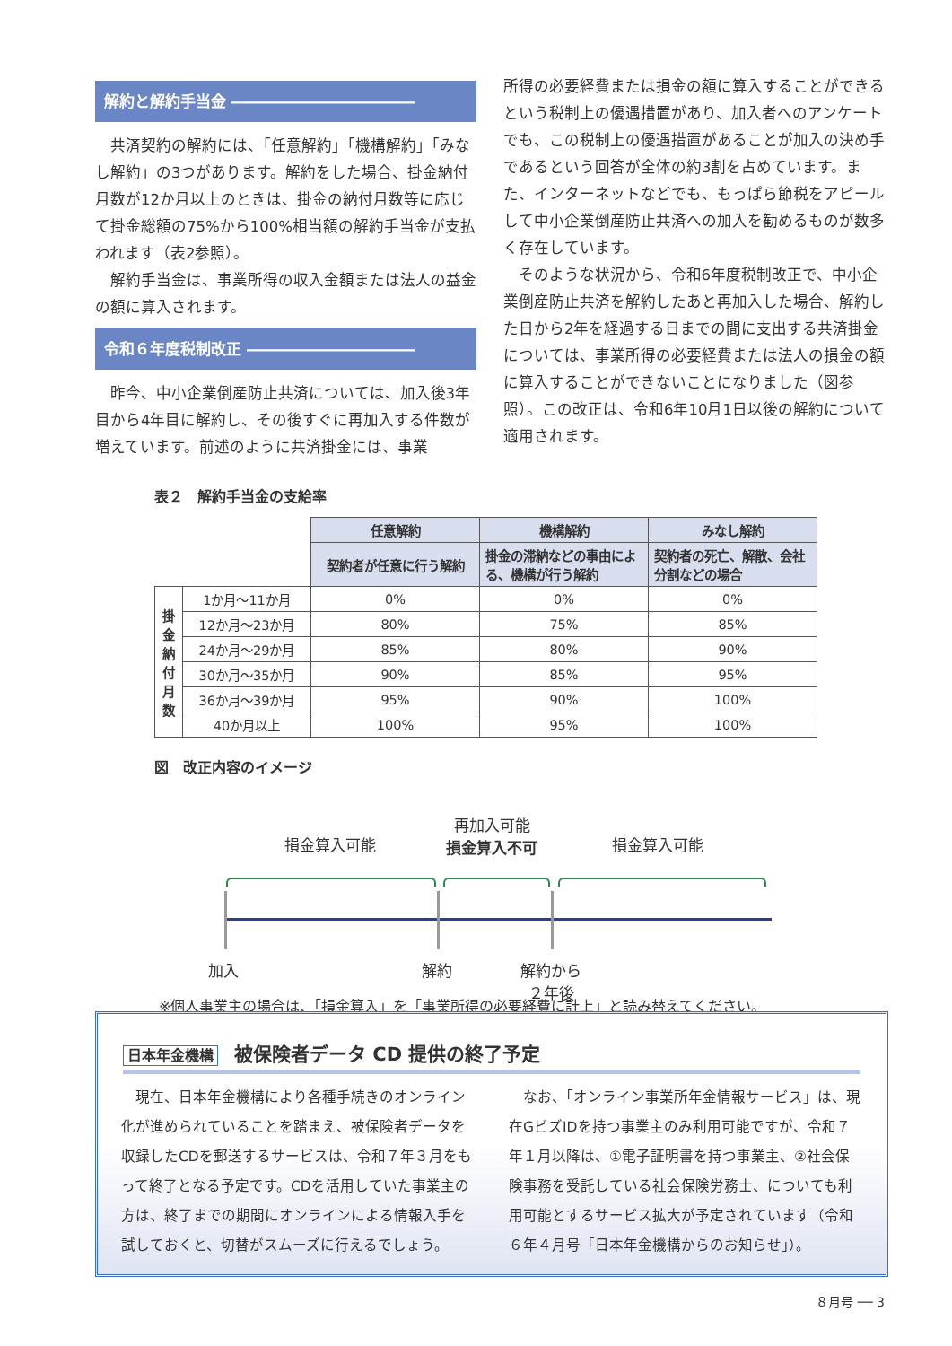解約と解約手当金 ――――――――――――
共済契約の解約には、「任意解約」「機構解約」「みなし解約」の3つがあります。解約をした場合、掛金納付月数が12か月以上のときは、掛金の納付月数等に応じて掛金総額の75%から100%相当額の解約手当金が支払われます（表2参照）。
解約手当金は、事業所得の収入金額または法人の益金の額に算入されます。
令和６年度税制改正 ―――――――――――
昨今、中小企業倒産防止共済については、加入後3年目から4年目に解約し、その後すぐに再加入する件数が増えています。前述のように共済掛金には、事業
所得の必要経費または損金の額に算入することができるという税制上の優遇措置があり、加入者へのアンケートでも、この税制上の優遇措置があることが加入の決め手であるという回答が全体の約3割を占めています。また、インターネットなどでも、もっぱら節税をアピールして中小企業倒産防止共済への加入を勧めるものが数多く存在しています。
そのような状況から、令和6年度税制改正で、中小企業倒産防止共済を解約したあと再加入した場合、解約した日から2年を経過する日までの間に支出する共済掛金については、事業所得の必要経費または法人の損金の額に算入することができないことになりました（図参照）。この改正は、令和6年10月1日以後の解約について適用されます。
表２　解約手当金の支給率
| | | 任意解約 | 機構解約 | みなし解約 |
| | | 契約者が任意に行う解約 | 掛金の滞納などの事由による、機構が行う解約 | 契約者の死亡、解散、会社分割などの場合 |
| 掛金納付月数 | 1か月～11か月 | 0% | 0% | 0% |
| | 12か月～23か月 | 80% | 75% | 85% |
| | 24か月～29か月 | 85% | 80% | 90% |
| | 30か月～35か月 | 90% | 85% | 95% |
| | 36か月～39か月 | 95% | 90% | 100% |
| | 40か月以上 | 100% | 95% | 100% |
図　改正内容のイメージ
損金算入可能
再加入可能
損金算入不可
損金算入可能
加入 解約
解約から
２年後
※個人事業主の場合は、「損金算入」を「事業所得の必要経費に計上」と読み替えてください。
日本年金機構 被保険者データ CD 提供の終了予定
現在、日本年金機構により各種手続きのオンライン化が進められていることを踏まえ、被保険者データを収録したCDを郵送するサービスは、令和７年３月をもって終了となる予定です。CDを活用していた事業主の方は、終了までの期間にオンラインによる情報入手を試しておくと、切替がスムーズに行えるでしょう。
なお、「オンライン事業所年金情報サービス」は、現在GビズIDを持つ事業主のみ利用可能ですが、令和７年１月以降は、①電子証明書を持つ事業主、②社会保険事務を受託している社会保険労務士、についても利用可能とするサービス拡大が予定されています（令和６年４月号「日本年金機構からのお知らせ」）。
８月号 ── 3